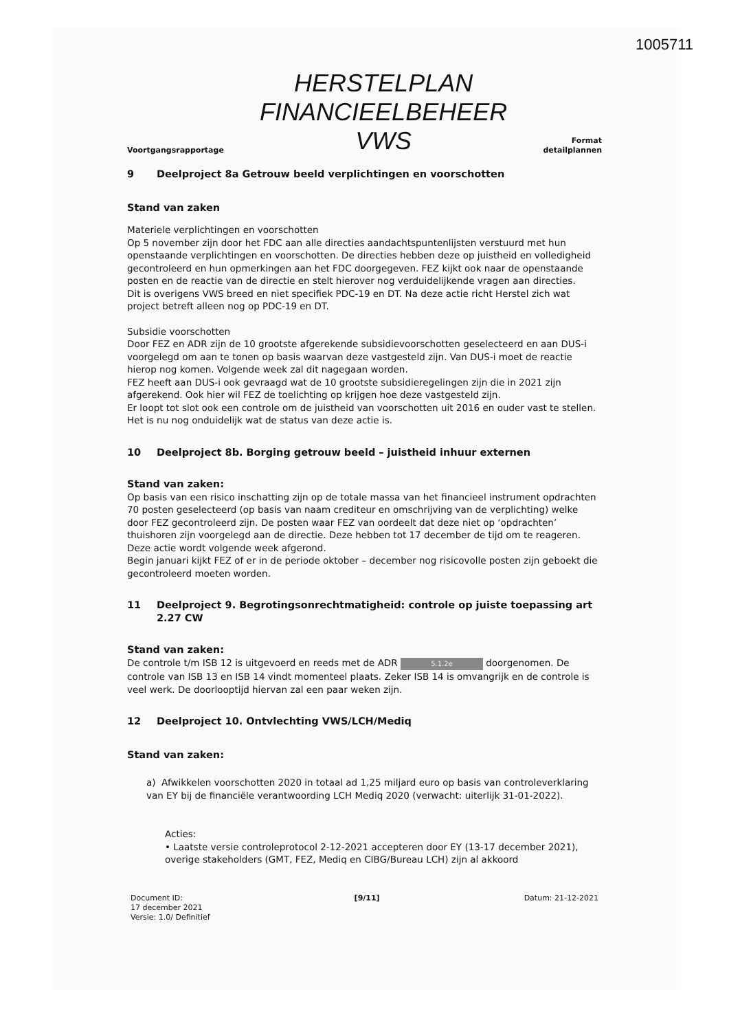1005711
Voortgangsrapportage
HERSTELPLAN
FINANCIEELBEHEER
VWS
Format
detailplannen
9 Deelproject 8a Getrouw beeld verplichtingen en voorschotten
Stand van zaken
Materiele verplichtingen en voorschotten
Op 5 november zijn door het FDC aan alle directies aandachtspuntenlijsten verstuurd met hun openstaande verplichtingen en voorschotten. De directies hebben deze op juistheid en volledigheid gecontroleerd en hun opmerkingen aan het FDC doorgegeven. FEZ kijkt ook naar de openstaande posten en de reactie van de directie en stelt hierover nog verduidelijkende vragen aan directies.
Dit is overigens VWS breed en niet specifiek PDC-19 en DT. Na deze actie richt Herstel zich wat project betreft alleen nog op PDC-19 en DT.
Subsidie voorschotten
Door FEZ en ADR zijn de 10 grootste afgerekende subsidievoorschotten geselecteerd en aan DUS-i voorgelegd om aan te tonen op basis waarvan deze vastgesteld zijn. Van DUS-i moet de reactie hierop nog komen. Volgende week zal dit nagegaan worden.
FEZ heeft aan DUS-i ook gevraagd wat de 10 grootste subsidieregelingen zijn die in 2021 zijn afgerekend. Ook hier wil FEZ de toelichting op krijgen hoe deze vastgesteld zijn.
Er loopt tot slot ook een controle om de juistheid van voorschotten uit 2016 en ouder vast te stellen. Het is nu nog onduidelijk wat de status van deze actie is.
10 Deelproject 8b. Borging getrouw beeld – juistheid inhuur externen
Stand van zaken:
Op basis van een risico inschatting zijn op de totale massa van het financieel instrument opdrachten 70 posten geselecteerd (op basis van naam crediteur en omschrijving van de verplichting) welke door FEZ gecontroleerd zijn. De posten waar FEZ van oordeelt dat deze niet op ‘opdrachten’ thuishoren zijn voorgelegd aan de directie. Deze hebben tot 17 december de tijd om te reageren. Deze actie wordt volgende week afgerond.
Begin januari kijkt FEZ of er in de periode oktober – december nog risicovolle posten zijn geboekt die gecontroleerd moeten worden.
11 Deelproject 9. Begrotingsonrechtmatigheid: controle op juiste toepassing art 2.27 CW
Stand van zaken:
De controle t/m ISB 12 is uitgevoerd en reeds met de ADR 5.1.2e doorgenomen. De controle van ISB 13 en ISB 14 vindt momenteel plaats. Zeker ISB 14 is omvangrijk en de controle is veel werk. De doorlooptijd hiervan zal een paar weken zijn.
12 Deelproject 10. Ontvlechting VWS/LCH/Mediq
Stand van zaken:
a) Afwikkelen voorschotten 2020 in totaal ad 1,25 miljard euro op basis van controleverklaring van EY bij de financiële verantwoording LCH Mediq 2020 (verwacht: uiterlijk 31-01-2022).
Acties:
• Laatste versie controleprotocol 2-12-2021 accepteren door EY (13-17 december 2021), overige stakeholders (GMT, FEZ, Mediq en CIBG/Bureau LCH) zijn al akkoord
Document ID:
17 december 2021
Versie: 1.0/ Definitief
[9/11] Datum: 21-12-2021